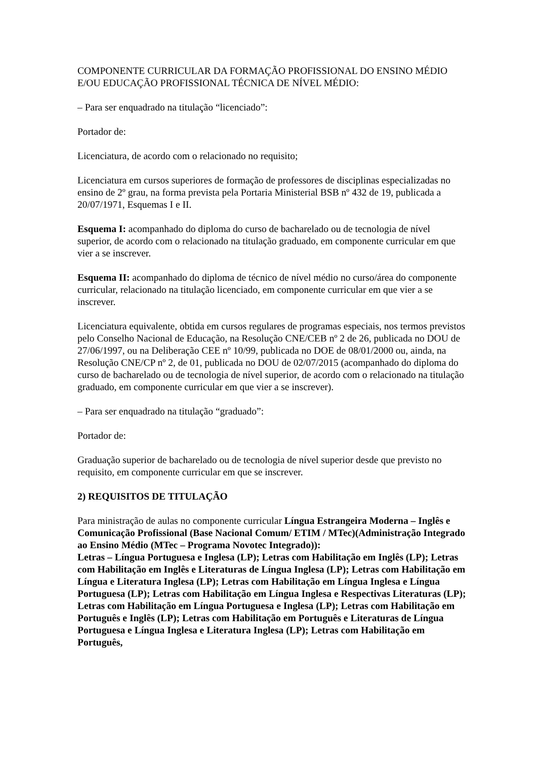COMPONENTE CURRICULAR DA FORMAÇÃO PROFISSIONAL DO ENSINO MÉDIO E/OU EDUCAÇÃO PROFISSIONAL TÉCNICA DE NÍVEL MÉDIO:
– Para ser enquadrado na titulação “licenciado”:
Portador de:
Licenciatura, de acordo com o relacionado no requisito;
Licenciatura em cursos superiores de formação de professores de disciplinas especializadas no ensino de 2º grau, na forma prevista pela Portaria Ministerial BSB nº 432 de 19, publicada a 20/07/1971, Esquemas I e II.
Esquema I: acompanhado do diploma do curso de bacharelado ou de tecnologia de nível superior, de acordo com o relacionado na titulação graduado, em componente curricular em que vier a se inscrever.
Esquema II: acompanhado do diploma de técnico de nível médio no curso/área do componente curricular, relacionado na titulação licenciado, em componente curricular em que vier a se inscrever.
Licenciatura equivalente, obtida em cursos regulares de programas especiais, nos termos previstos pelo Conselho Nacional de Educação, na Resolução CNE/CEB nº 2 de 26, publicada no DOU de 27/06/1997, ou na Deliberação CEE nº 10/99, publicada no DOE de 08/01/2000 ou, ainda, na Resolução CNE/CP nº 2, de 01, publicada no DOU de 02/07/2015 (acompanhado do diploma do curso de bacharelado ou de tecnologia de nível superior, de acordo com o relacionado na titulação graduado, em componente curricular em que vier a se inscrever).
– Para ser enquadrado na titulação “graduado”:
Portador de:
Graduação superior de bacharelado ou de tecnologia de nível superior desde que previsto no requisito, em componente curricular em que se inscrever.
2) REQUISITOS DE TITULAÇÃO
Para ministração de aulas no componente curricular Língua Estrangeira Moderna – Inglês e Comunicação Profissional (Base Nacional Comum/ ETIM / MTec)(Administração Integrado ao Ensino Médio (MTec – Programa Novotec Integrado)):
Letras – Língua Portuguesa e Inglesa (LP); Letras com Habilitação em Inglês (LP); Letras com Habilitação em Inglês e Literaturas de Língua Inglesa (LP); Letras com Habilitação em Língua e Literatura Inglesa (LP); Letras com Habilitação em Língua Inglesa e Língua Portuguesa (LP); Letras com Habilitação em Língua Inglesa e Respectivas Literaturas (LP); Letras com Habilitação em Língua Portuguesa e Inglesa (LP); Letras com Habilitação em Português e Inglês (LP); Letras com Habilitação em Português e Literaturas de Língua Portuguesa e Língua Inglesa e Literatura Inglesa (LP); Letras com Habilitação em Português,